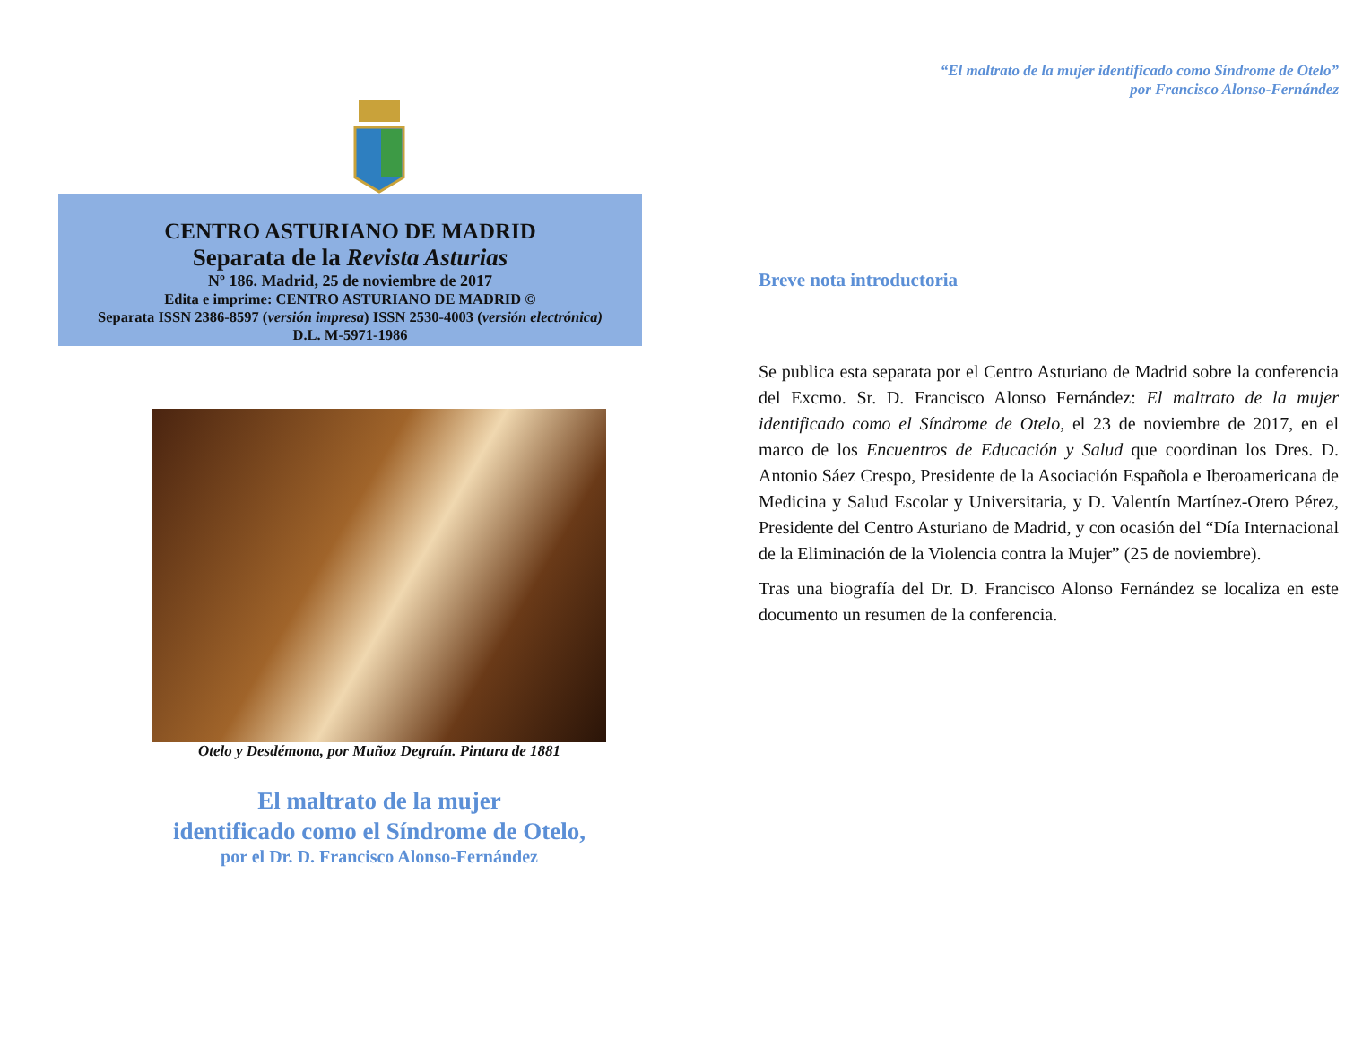CENTRO ASTURIANO DE MADRID
Separata de la Revista Asturias
Nº 186. Madrid, 25 de noviembre de 2017
Edita e imprime: CENTRO ASTURIANO DE MADRID ©
Separata ISSN 2386-8597 (versión impresa) ISSN 2530-4003 (versión electrónica)
D.L. M-5971-1986
Otelo y Desdémona, por Muñoz Degraín. Pintura de 1881
El maltrato de la mujer
identificado como el Síndrome de Otelo,
por el Dr. D. Francisco Alonso-Fernández
“El maltrato de la mujer identificado como Síndrome de Otelo”
por Francisco Alonso-Fernández
Breve nota introductoria
Se publica esta separata por el Centro Asturiano de Madrid sobre la conferencia del Excmo. Sr. D. Francisco Alonso Fernández: El maltrato de la mujer identificado como el Síndrome de Otelo, el 23 de noviembre de 2017, en el marco de los Encuentros de Educación y Salud que coordinan los Dres. D. Antonio Sáez Crespo, Presidente de la Asociación Española e Iberoamericana de Medicina y Salud Escolar y Universitaria, y D. Valentín Martínez-Otero Pérez, Presidente del Centro Asturiano de Madrid, y con ocasión del “Día Internacional de la Eliminación de la Violencia contra la Mujer” (25 de noviembre).
Tras una biografía del Dr. D. Francisco Alonso Fernández se localiza en este documento un resumen de la conferencia.